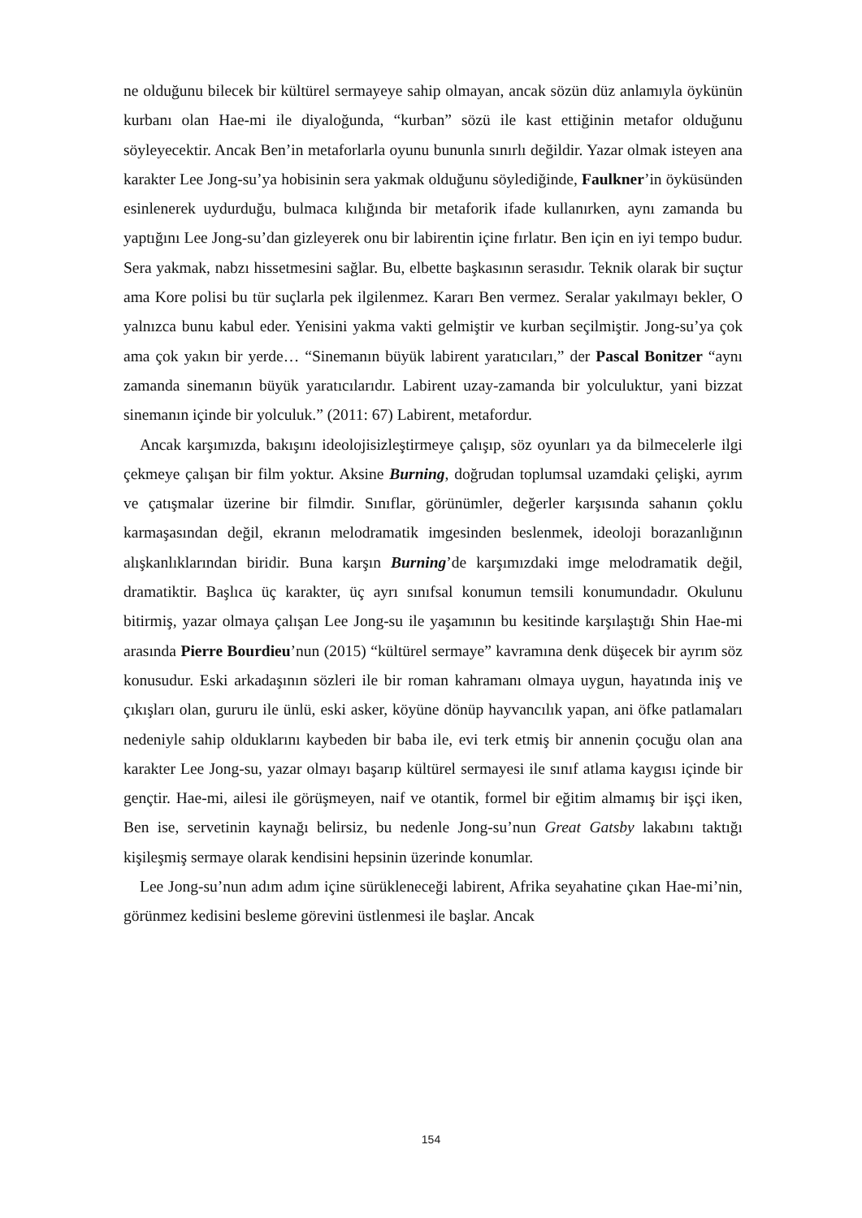ne olduğunu bilecek bir kültürel sermayeye sahip olmayan, ancak sözün düz anlamıyla öykünün kurbanı olan Hae-mi ile diyaloğunda, “kurban” sözü ile kast ettiğinin metafor olduğunu söyleyecektir. Ancak Ben’in metaforlarla oyunu bununla sınırlı değildir. Yazar olmak isteyen ana karakter Lee Jong-su’ya hobisinin sera yakmak olduğunu söylediğinde, Faulkner’in öyküsünden esinlenerek uydurduğu, bulmaca kılığında bir metaforik ifade kullanırken, aynı zamanda bu yaptığını Lee Jong-su’dan gizleyerek onu bir labirentin içine fırlatır. Ben için en iyi tempo budur. Sera yakmak, nabzı hissetmesini sağlar. Bu, elbette başkasının serasıdır. Teknik olarak bir suçtur ama Kore polisi bu tür suçlarla pek ilgilenmez. Kararı Ben vermez. Seralar yakılmayı bekler, O yalnızca bunu kabul eder. Yenisini yakma vakti gelmiştir ve kurban seçilmiştir. Jong-su’ya çok ama çok yakın bir yerde… “Sinemanın büyük labirent yaratıcıları,” der Pascal Bonitzer “aynı zamanda sinemanın büyük yaratıcılarıdır. Labirent uzay-zamanda bir yolculuktur, yani bizzat sinemanın içinde bir yolculuk.” (2011: 67) Labirent, metafordur.
Ancak karşımızda, bakışını ideolojisizleştirmeye çalışıp, söz oyunları ya da bilmecelerle ilgi çekmeye çalışan bir film yoktur. Aksine Burning, doğrudan toplumsal uzamdaki çelişki, ayrım ve çatışmalar üzerine bir filmdir. Sınıflar, görünümler, değerler karşısında sahanın çoklu karmaşasından değil, ekranın melodramatik imgesinden beslenmek, ideoloji borazanlığının alışkanlıklarından biridir. Buna karşın Burning’de karşımızdaki imge melodramatik değil, dramatiktir. Başlıca üç karakter, üç ayrı sınıfsal konumun temsili konumundadır. Okulunu bitirmiş, yazar olmaya çalışan Lee Jong-su ile yaşamının bu kesitinde karşılaştığı Shin Hae-mi arasında Pierre Bourdieu’nun (2015) “kültürel sermaye” kavramına denk düşecek bir ayrım söz konusudur. Eski arkadaşının sözleri ile bir roman kahramanı olmaya uygun, hayatında iniş ve çıkışları olan, gururu ile ünlü, eski asker, köyüne dönüp hayvancılık yapan, ani öfke patlamaları nedeniyle sahip olduklarını kaybeden bir baba ile, evi terk etmiş bir annenin çocuğu olan ana karakter Lee Jong-su, yazar olmayı başarıp kültürel sermayesi ile sınıf atlama kaygısı içinde bir gençtir. Hae-mi, ailesi ile görüşmeyen, naif ve otantik, formel bir eğitim almamış bir işçi iken, Ben ise, servetinin kaynağı belirsiz, bu nedenle Jong-su’nun Great Gatsby lakabını taktığı kişileşmiş sermaye olarak kendisini hepsinin üzerinde konumlar.
Lee Jong-su’nun adım adım içine sürükleneceği labirent, Afrika seyahatine çıkan Hae-mi’nin, görünmez kedisini besleme görevini üstlenmesi ile başlar. Ancak
154